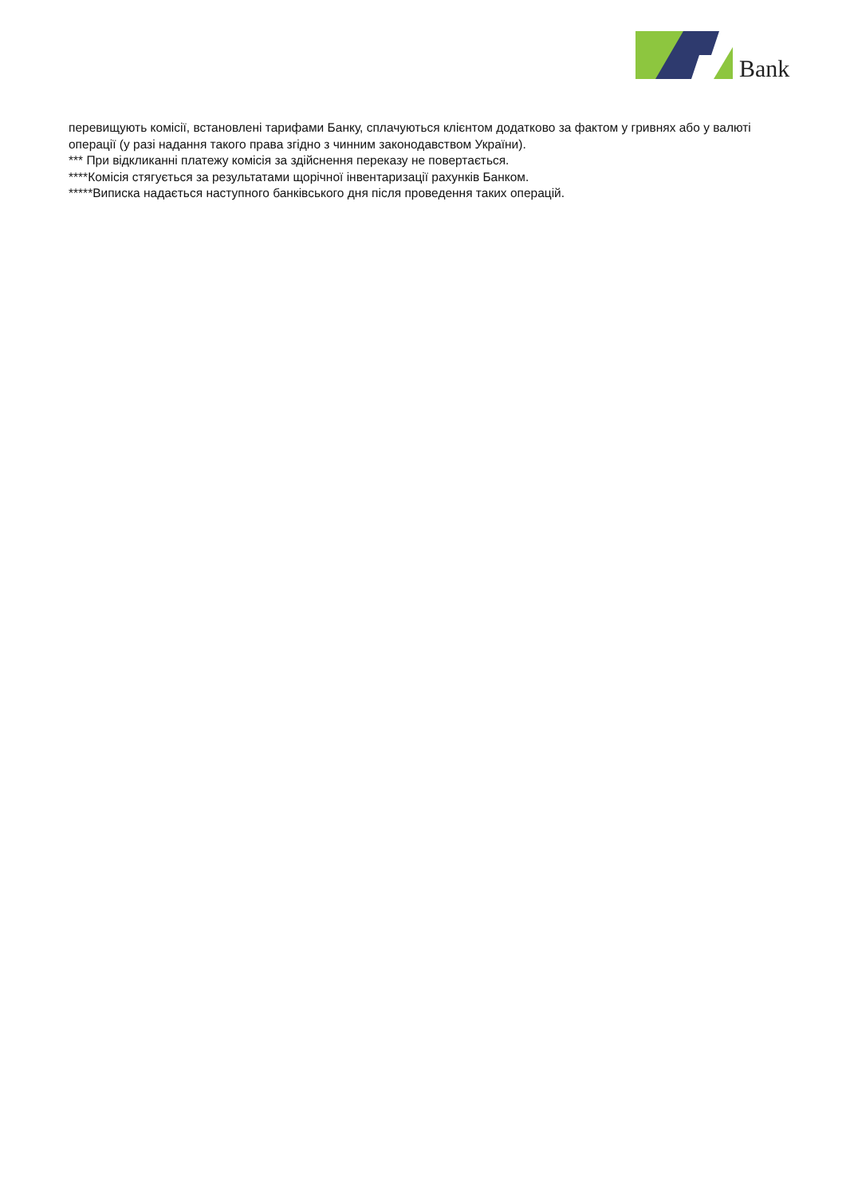Bank
перевищують комісії, встановлені тарифами Банку, сплачуються клієнтом додатково за фактом у гривнях або у валюті операції (у разі надання такого права згідно з чинним законодавством України).
*** При відкликанні платежу комісія за здійснення переказу не повертається.
****Комісія стягується за результатами щорічної інвентаризації рахунків Банком.
*****Виписка надається наступного банківського дня після проведення таких операцій.